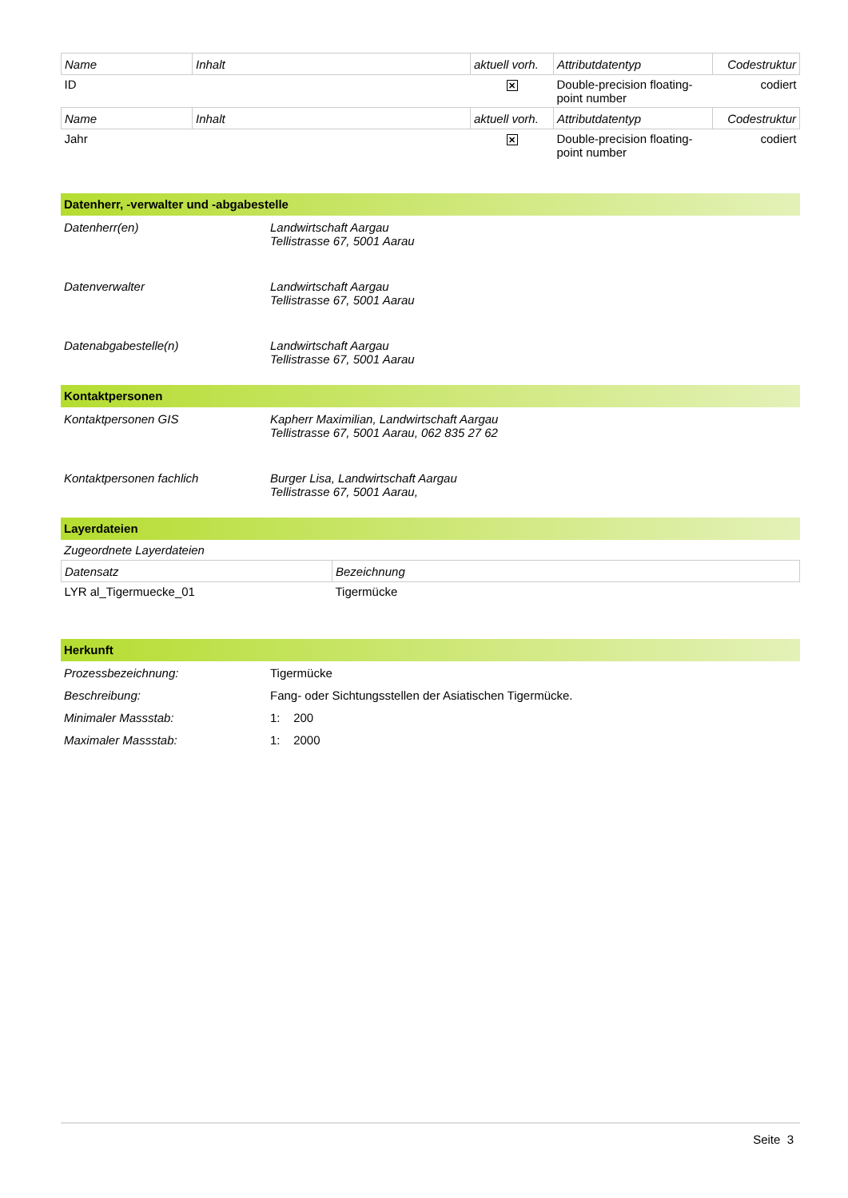| Name | Inhalt | aktuell vorh. | Attributdatentyp | Codestruktur |
| --- | --- | --- | --- | --- |
| ID | | ✕ | Double-precision floating-point number | codiert |
| Name | Inhalt | aktuell vorh. | Attributdatentyp | Codestruktur |
| Jahr | | ✕ | Double-precision floating-point number | codiert |
Datenherr, -verwalter und -abgabestelle
Datenherr(en) Landwirtschaft Aargau
Tellistrasse 67, 5001 Aarau
Datenverwalter Landwirtschaft Aargau
Tellistrasse 67, 5001 Aarau
Datenabgabestelle(n) Landwirtschaft Aargau
Tellistrasse 67, 5001 Aarau
Kontaktpersonen
Kontaktpersonen GIS Kapherr Maximilian, Landwirtschaft Aargau
Tellistrasse 67, 5001 Aarau, 062 835 27 62
Kontaktpersonen fachlich Burger Lisa, Landwirtschaft Aargau
Tellistrasse 67, 5001 Aarau,
Layerdateien
Zugeordnete Layerdateien
| Datensatz | Bezeichnung |
| --- | --- |
| LYR al_Tigermuecke_01 | Tigermücke |
Herkunft
Prozessbezeichnung: Tigermücke
Beschreibung:
Fang- oder Sichtungsstellen der Asiatischen Tigermücke.
Minimaler Massstab: 1: 200
Maximaler Massstab: 1: 2000
Seite 3